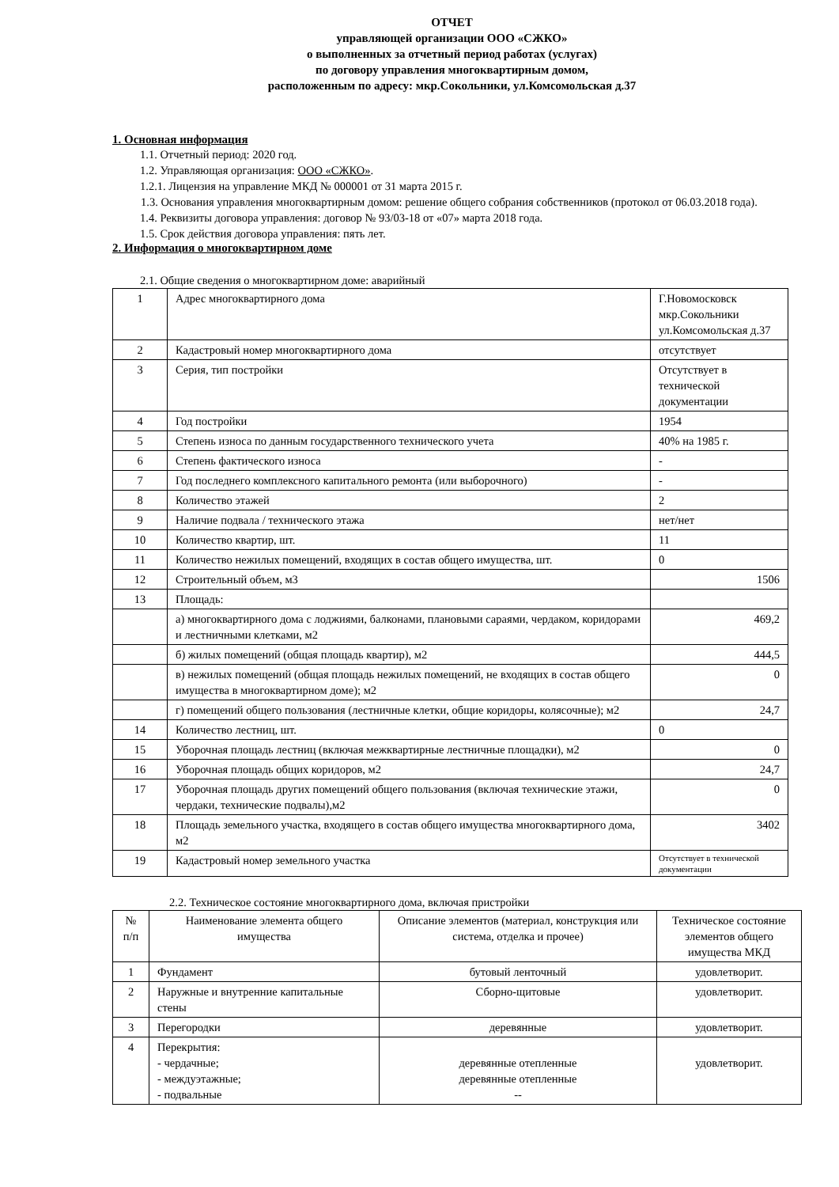ОТЧЕТ
управляющей организации ООО «СЖКО»
о выполненных за отчетный период работах (услугах)
по договору управления многоквартирным домом,
расположенным по адресу: мкр.Сокольники, ул.Комсомольская д.37
1. Основная информация
1.1. Отчетный период: 2020 год.
1.2. Управляющая организация: ООО «СЖКО».
1.2.1. Лицензия на управление МКД № 000001 от 31 марта 2015 г.
1.3. Основания управления многоквартирным домом: решение общего собрания собственников (протокол от 06.03.2018 года).
1.4. Реквизиты договора управления: договор № 93/03-18 от «07» марта 2018 года.
1.5. Срок действия договора управления: пять лет.
2. Информация о многоквартирном доме
2.1. Общие сведения о многоквартирном доме: аварийный
| 1 | Адрес многоквартирного дома | Г.Новомосковск мкр.Сокольники ул.Комсомольская д.37 |
| 2 | Кадастровый номер многоквартирного дома | отсутствует |
| 3 | Серия, тип постройки | Отсутствует в технической документации |
| 4 | Год постройки | 1954 |
| 5 | Степень износа по данным государственного технического учета | 40% на 1985 г. |
| 6 | Степень фактического износа | - |
| 7 | Год последнего комплексного капитального ремонта (или выборочного) | - |
| 8 | Количество этажей | 2 |
| 9 | Наличие подвала / технического этажа | нет/нет |
| 10 | Количество квартир, шт. | 11 |
| 11 | Количество нежилых помещений, входящих в состав общего имущества, шт. | 0 |
| 12 | Строительный объем, м3 | 1506 |
| 13 | Площадь: | |
| | а) многоквартирного дома с лоджиями, балконами, плановыми сараями, чердаком, коридорами и лестничными клетками, м2 | 469,2 |
| | б) жилых помещений (общая площадь квартир), м2 | 444,5 |
| | в) нежилых помещений (общая площадь нежилых помещений, не входящих в состав общего имущества в многоквартирном доме); м2 | 0 |
| | г) помещений общего пользования (лестничные клетки, общие коридоры, колясочные); м2 | 24,7 |
| 14 | Количество лестниц, шт. | 0 |
| 15 | Уборочная площадь лестниц (включая межквартирные лестничные площадки), м2 | 0 |
| 16 | Уборочная площадь общих коридоров, м2 | 24,7 |
| 17 | Уборочная площадь других помещений общего пользования (включая технические этажи, чердаки, технические подвалы),м2 | 0 |
| 18 | Площадь земельного участка, входящего в состав общего имущества многоквартирного дома, м2 | 3402 |
| 19 | Кадастровый номер земельного участка | Отсутствует в технической документации |
2.2. Техническое состояние многоквартирного дома, включая пристройки
| № п/п | Наименование элемента общего имущества | Описание элементов (материал, конструкция или система, отделка и прочее) | Техническое состояние элементов общего имущества МКД |
| 1 | Фундамент | бутовый ленточный | удовлетворит. |
| 2 | Наружные и внутренние капитальные стены | Сборно-щитовые | удовлетворит. |
| 3 | Перегородки | деревянные | удовлетворит. |
| 4 | Перекрытия: - чердачные; - междуэтажные; - подвальные | деревянные отепленные деревянные отепленные -- | удовлетворит. |